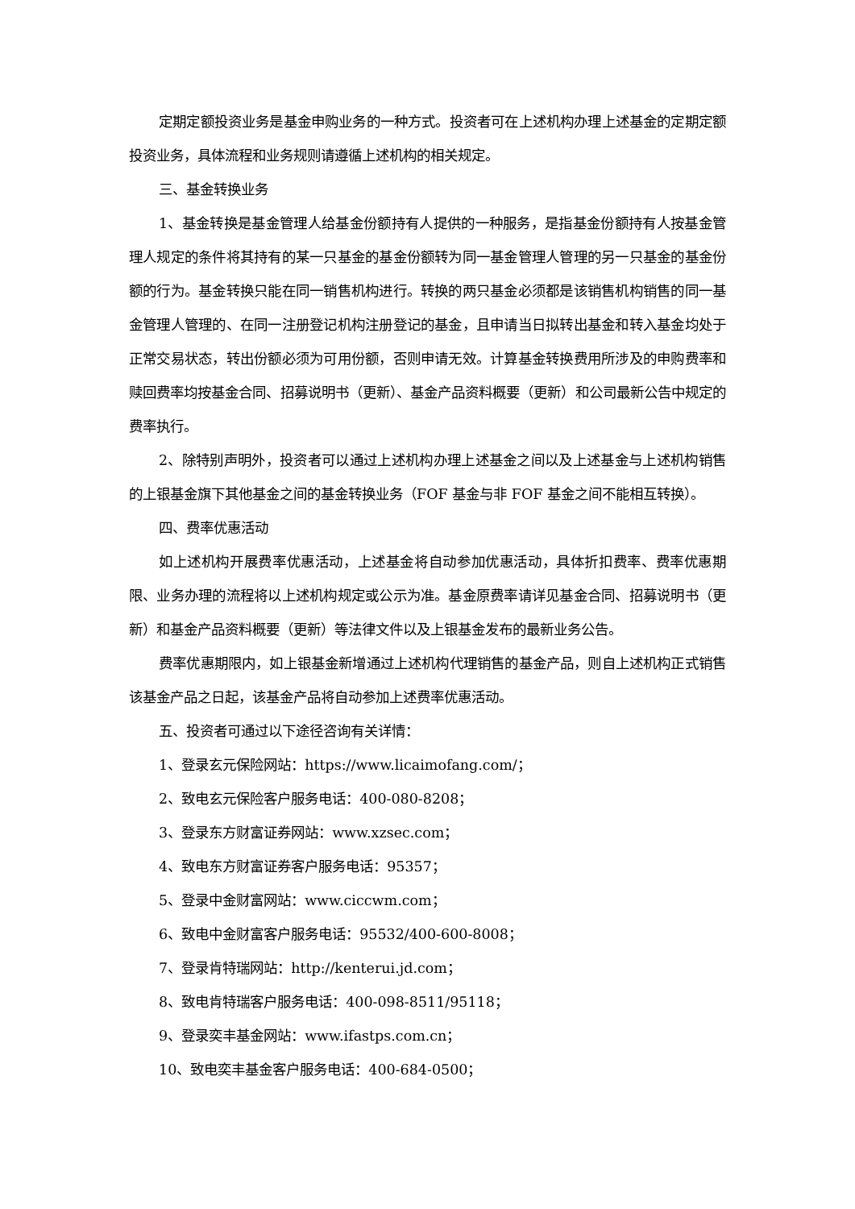定期定额投资业务是基金申购业务的一种方式。投资者可在上述机构办理上述基金的定期定额投资业务，具体流程和业务规则请遵循上述机构的相关规定。
三、基金转换业务
1、基金转换是基金管理人给基金份额持有人提供的一种服务，是指基金份额持有人按基金管理人规定的条件将其持有的某一只基金的基金份额转为同一基金管理人管理的另一只基金的基金份额的行为。基金转换只能在同一销售机构进行。转换的两只基金必须都是该销售机构销售的同一基金管理人管理的、在同一注册登记机构注册登记的基金，且申请当日拟转出基金和转入基金均处于正常交易状态，转出份额必须为可用份额，否则申请无效。计算基金转换费用所涉及的申购费率和赎回费率均按基金合同、招募说明书（更新）、基金产品资料概要（更新）和公司最新公告中规定的费率执行。
2、除特别声明外，投资者可以通过上述机构办理上述基金之间以及上述基金与上述机构销售的上银基金旗下其他基金之间的基金转换业务（FOF 基金与非 FOF 基金之间不能相互转换）。
四、费率优惠活动
如上述机构开展费率优惠活动，上述基金将自动参加优惠活动，具体折扣费率、费率优惠期限、业务办理的流程将以上述机构规定或公示为准。基金原费率请详见基金合同、招募说明书（更新）和基金产品资料概要（更新）等法律文件以及上银基金发布的最新业务公告。
费率优惠期限内，如上银基金新增通过上述机构代理销售的基金产品，则自上述机构正式销售该基金产品之日起，该基金产品将自动参加上述费率优惠活动。
五、投资者可通过以下途径咨询有关详情：
1、登录玄元保险网站：https://www.licaimofang.com/；
2、致电玄元保险客户服务电话：400-080-8208；
3、登录东方财富证券网站：www.xzsec.com；
4、致电东方财富证券客户服务电话：95357；
5、登录中金财富网站：www.ciccwm.com；
6、致电中金财富客户服务电话：95532/400-600-8008；
7、登录肯特瑞网站：http://kenterui.jd.com；
8、致电肯特瑞客户服务电话：400-098-8511/95118；
9、登录奕丰基金网站：www.ifastps.com.cn；
10、致电奕丰基金客户服务电话：400-684-0500；